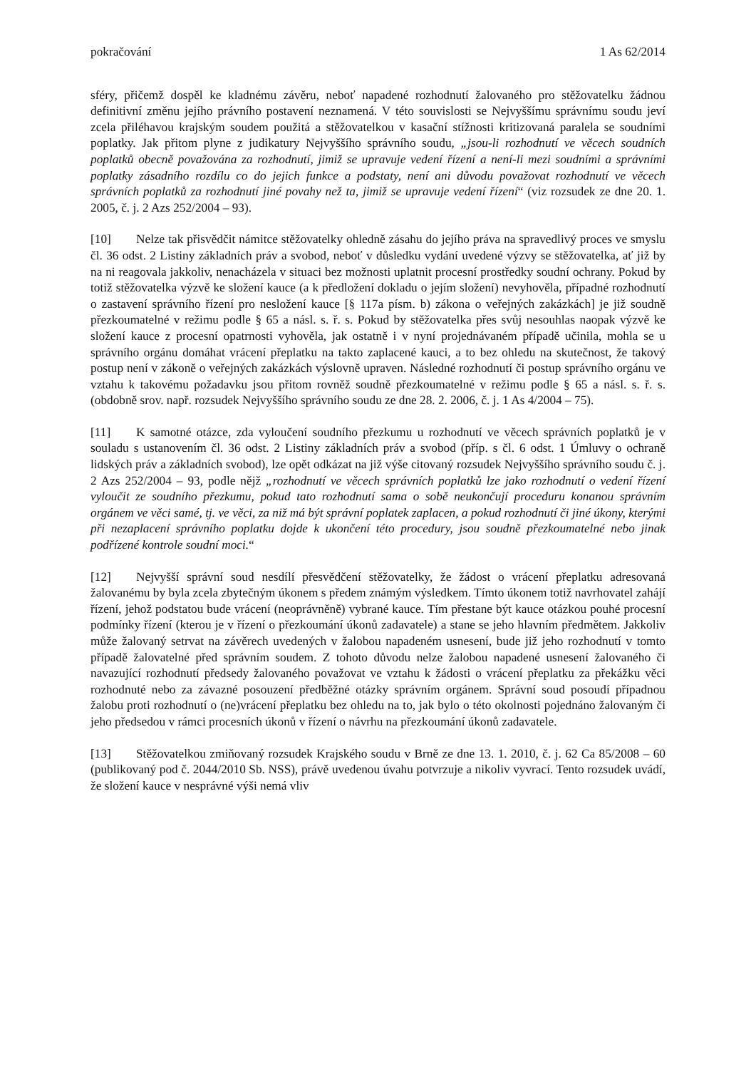pokračování 1 As 62/2014
sféry, přičemž dospěl ke kladnému závěru, neboť napadené rozhodnutí žalovaného pro stěžovatelku žádnou definitivní změnu jejího právního postavení neznamená. V této souvislosti se Nejvyššímu správnímu soudu jeví zcela přiléhavou krajským soudem použitá a stěžovatelkou v kasační stížnosti kritizovaná paralela se soudními poplatky. Jak přitom plyne z judikatury Nejvyššího správního soudu, „jsou-li rozhodnutí ve věcech soudních poplatků obecně považována za rozhodnutí, jimiž se upravuje vedení řízení a není-li mezi soudními a správními poplatky zásadního rozdílu co do jejich funkce a podstaty, není ani důvodu považovat rozhodnutí ve věcech správních poplatků za rozhodnutí jiné povahy než ta, jimiž se upravuje vedení řízení“ (viz rozsudek ze dne 20. 1. 2005, č. j. 2 Azs 252/2004 – 93).
[10] Nelze tak přisvědčit námitce stěžovatelky ohledně zásahu do jejího práva na spravedlivý proces ve smyslu čl. 36 odst. 2 Listiny základních práv a svobod, neboť v důsledku vydání uvedené výzvy se stěžovatelka, ať již by na ni reagovala jakkoliv, nenacházela v situaci bez možnosti uplatnit procesní prostředky soudní ochrany. Pokud by totiž stěžovatelka výzvě ke složení kauce (a k předložení dokladu o jejím složení) nevyhověla, případné rozhodnutí o zastavení správního řízení pro nesložení kauce [§ 117a písm. b) zákona o veřejných zakázkách] je již soudně přezkoumatelné v režimu podle § 65 a násl. s. ř. s. Pokud by stěžovatelka přes svůj nesouhlas naopak výzvě ke složení kauce z procesní opatrnosti vyhověla, jak ostatně i v nyní projednávaném případě učinila, mohla se u správního orgánu domáhat vrácení přeplatku na takto zaplacené kauci, a to bez ohledu na skutečnost, že takový postup není v zákoně o veřejných zakázkách výslovně upraven. Následné rozhodnutí či postup správního orgánu ve vztahu k takovému požadavku jsou přitom rovněž soudně přezkoumatelné v režimu podle § 65 a násl. s. ř. s. (obdobně srov. např. rozsudek Nejvyššího správního soudu ze dne 28. 2. 2006, č. j. 1 As 4/2004 – 75).
[11] K samotné otázce, zda vyloučení soudního přezkumu u rozhodnutí ve věcech správních poplatků je v souladu s ustanovením čl. 36 odst. 2 Listiny základních práv a svobod (příp. s čl. 6 odst. 1 Úmluvy o ochraně lidských práv a základních svobod), lze opět odkázat na již výše citovaný rozsudek Nejvyššího správního soudu č. j. 2 Azs 252/2004 – 93, podle nějž „rozhodnutí ve věcech správních poplatků lze jako rozhodnutí o vedení řízení vyloučit ze soudního přezkumu, pokud tato rozhodnutí sama o sobě neukončují proceduru konanou správním orgánem ve věci samé, tj. ve věci, za niž má být správní poplatek zaplacen, a pokud rozhodnutí či jiné úkony, kterými při nezaplacení správního poplatku dojde k ukončení této procedury, jsou soudně přezkoumatelné nebo jinak podřízené kontrole soudní moci.“
[12] Nejvyšší správní soud nesdílí přesvědčení stěžovatelky, že žádost o vrácení přeplatku adresovaná žalovanému by byla zcela zbytečným úkonem s předem známým výsledkem. Tímto úkonem totiž navrhovatel zahájí řízení, jehož podstatou bude vrácení (neoprávněně) vybrané kauce. Tím přestane být kauce otázkou pouhé procesní podmínky řízení (kterou je v řízení o přezkoumání úkonů zadavatele) a stane se jeho hlavním předmětem. Jakkoliv může žalovaný setrvat na závěrech uvedených v žalobou napadeném usnesení, bude již jeho rozhodnutí v tomto případě žalovatelné před správním soudem. Z tohoto důvodu nelze žalobou napadené usnesení žalovaného či navazující rozhodnutí předsedy žalovaného považovat ve vztahu k žádosti o vrácení přeplatku za překážku věci rozhodnuté nebo za závazné posouzení předběžné otázky správním orgánem. Správní soud posoudí případnou žalobu proti rozhodnutí o (ne)vrácení přeplatku bez ohledu na to, jak bylo o této okolnosti pojednáno žalovaným či jeho předsedou v rámci procesních úkonů v řízení o návrhu na přezkoumání úkonů zadavatele.
[13] Stěžovatelkou zmiňovaný rozsudek Krajského soudu v Brně ze dne 13. 1. 2010, č. j. 62 Ca 85/2008 – 60 (publikovaný pod č. 2044/2010 Sb. NSS), právě uvedenou úvahu potvrzuje a nikoliv vyvrací. Tento rozsudek uvádí, že složení kauce v nesprávné výši nemá vliv